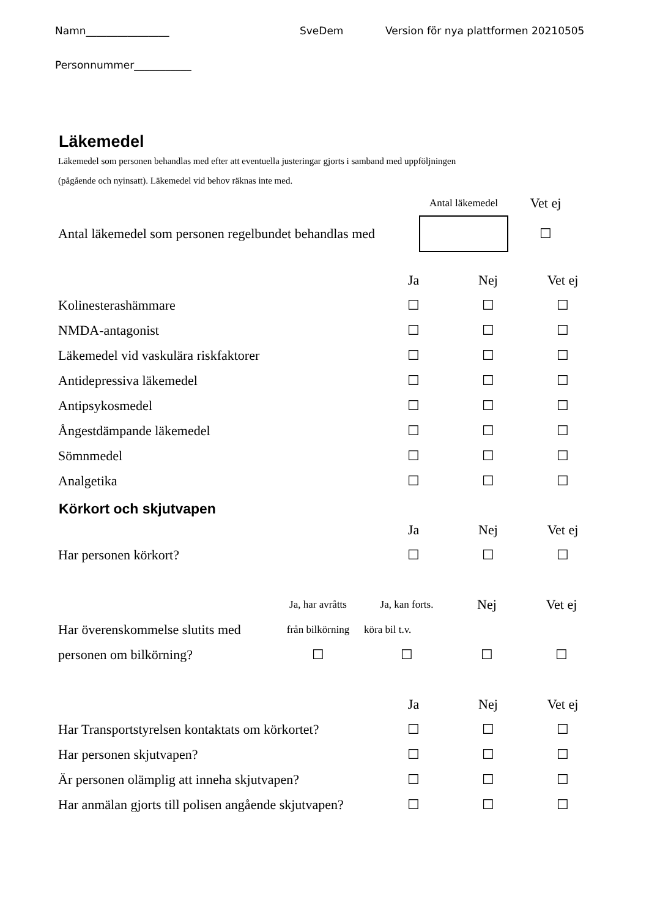Namn________________ SveDem Version för nya plattformen 20210505
Personnummer___________
Läkemedel
Läkemedel som personen behandlas med efter att eventuella justeringar gjorts i samband med uppföljningen
(pågående och nyinsatt). Läkemedel vid behov räknas inte med.
| | Antal läkemedel | Vet ej |
| Antal läkemedel som personen regelbundet behandlas med | | ☐ |
| | Ja | Nej | Vet ej |
| Kolinesterashämmare | ☐ | ☐ | ☐ |
| NMDA-antagonist | ☐ | ☐ | ☐ |
| Läkemedel vid vaskulära riskfaktorer | ☐ | ☐ | ☐ |
| Antidepressiva läkemedel | ☐ | ☐ | ☐ |
| Antipsykosmedel | ☐ | ☐ | ☐ |
| Ångestdämpande läkemedel | ☐ | ☐ | ☐ |
| Sömnmedel | ☐ | ☐ | ☐ |
| Analgetika | ☐ | ☐ | ☐ |
Körkort och skjutvapen
| | Ja | Nej | Vet ej |
| Har personen körkort? | ☐ | ☐ | ☐ |
| | Ja, har avråtts | Ja, kan forts. | Nej | Vet ej |
| Har överenskommelse slutits med | från bilkörning | köra bil t.v. | | |
| personen om bilkörning? | ☐ | ☐ | ☐ | ☐ |
| | Ja | Nej | Vet ej |
| Har Transportstyrelsen kontaktats om körkortet? | ☐ | ☐ | ☐ |
| Har personen skjutvapen? | ☐ | ☐ | ☐ |
| Är personen olämplig att inneha skjutvapen? | ☐ | ☐ | ☐ |
| Har anmälan gjorts till polisen angående skjutvapen? | ☐ | ☐ | ☐ |